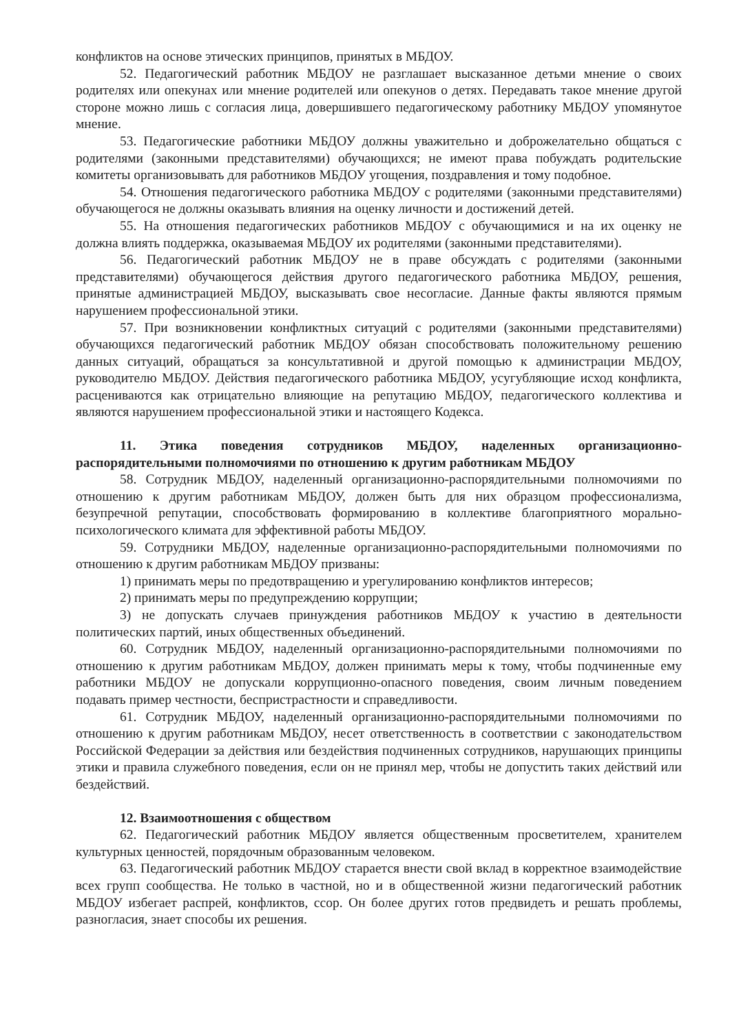конфликтов на основе этических принципов, принятых в МБДОУ.
52. Педагогический работник МБДОУ не разглашает высказанное детьми мнение о своих родителях или опекунах или мнение родителей или опекунов о детях. Передавать такое мнение другой стороне можно лишь с согласия лица, довершившего педагогическому работнику МБДОУ упомянутое мнение.
53. Педагогические работники МБДОУ должны уважительно и доброжелательно общаться с родителями (законными представителями) обучающихся; не имеют права побуждать родительские комитеты организовывать для работников МБДОУ угощения, поздравления и тому подобное.
54. Отношения педагогического работника МБДОУ с родителями (законными представителями) обучающегося не должны оказывать влияния на оценку личности и достижений детей.
55. На отношения педагогических работников МБДОУ с обучающимися и на их оценку не должна влиять поддержка, оказываемая МБДОУ их родителями (законными представителями).
56. Педагогический работник МБДОУ не в праве обсуждать с родителями (законными представителями) обучающегося действия другого педагогического работника МБДОУ, решения, принятые администрацией МБДОУ, высказывать свое несогласие. Данные факты являются прямым нарушением профессиональной этики.
57. При возникновении конфликтных ситуаций с родителями (законными представителями) обучающихся педагогический работник МБДОУ обязан способствовать положительному решению данных ситуаций, обращаться за консультативной и другой помощью к администрации МБДОУ, руководителю МБДОУ. Действия педагогического работника МБДОУ, усугубляющие исход конфликта, расцениваются как отрицательно влияющие на репутацию МБДОУ, педагогического коллектива и являются нарушением профессиональной этики и настоящего Кодекса.
11. Этика поведения сотрудников МБДОУ, наделенных организационно-распорядительными полномочиями по отношению к другим работникам МБДОУ
58. Сотрудник МБДОУ, наделенный организационно-распорядительными полномочиями по отношению к другим работникам МБДОУ, должен быть для них образцом профессионализма, безупречной репутации, способствовать формированию в коллективе благоприятного морально-психологического климата для эффективной работы МБДОУ.
59. Сотрудники МБДОУ, наделенные организационно-распорядительными полномочиями по отношению к другим работникам МБДОУ призваны:
1) принимать меры по предотвращению и урегулированию конфликтов интересов;
2) принимать меры по предупреждению коррупции;
3) не допускать случаев принуждения работников МБДОУ к участию в деятельности политических партий, иных общественных объединений.
60. Сотрудник МБДОУ, наделенный организационно-распорядительными полномочиями по отношению к другим работникам МБДОУ, должен принимать меры к тому, чтобы подчиненные ему работники МБДОУ не допускали коррупционно-опасного поведения, своим личным поведением подавать пример честности, беспристрастности и справедливости.
61. Сотрудник МБДОУ, наделенный организационно-распорядительными полномочиями по отношению к другим работникам МБДОУ, несет ответственность в соответствии с законодательством Российской Федерации за действия или бездействия подчиненных сотрудников, нарушающих принципы этики и правила служебного поведения, если он не принял мер, чтобы не допустить таких действий или бездействий.
12. Взаимоотношения с обществом
62. Педагогический работник МБДОУ является общественным просветителем, хранителем культурных ценностей, порядочным образованным человеком.
63. Педагогический работник МБДОУ старается внести свой вклад в корректное взаимодействие всех групп сообщества. Не только в частной, но и в общественной жизни педагогический работник МБДОУ избегает распрей, конфликтов, ссор. Он более других готов предвидеть и решать проблемы, разногласия, знает способы их решения.